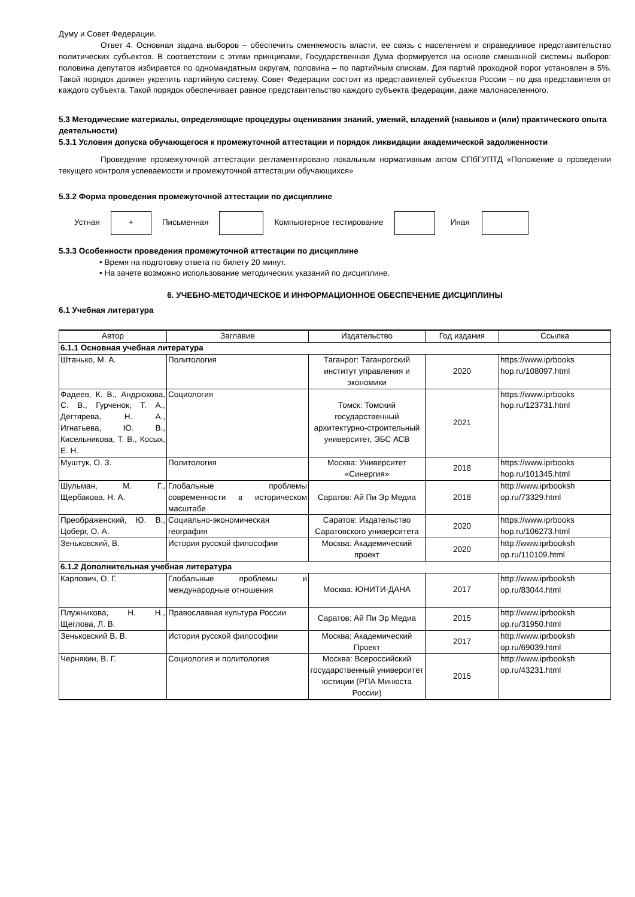Думу и Совет Федерации.
Ответ 4. Основная задача выборов – обеспечить сменяемость власти, ее связь с населением и справедливое представительство политических субъектов. В соответствии с этими принципами, Государственная Дума формируется на основе смешанной системы выборов: половина депутатов избирается по одномандатным округам, половина – по партийным спискам. Для партий проходной порог установлен в 5%. Такой порядок должен укрепить партийную систему. Совет Федерации состоит из представителей субъектов России – по два представителя от каждого субъекта. Такой порядок обеспечивает равное представительство каждого субъекта федерации, даже малонаселенного.
5.3 Методические материалы, определяющие процедуры оценивания знаний, умений, владений (навыков и (или) практического опыта деятельности)
5.3.1 Условия допуска обучающегося к промежуточной аттестации и порядок ликвидации академической задолженности
Проведение промежуточной аттестации регламентировано локальным нормативным актом СПбГУПТД «Положение о проведении текущего контроля успеваемости и промежуточной аттестации обучающихся»
5.3.2 Форма проведения промежуточной аттестации по дисциплине
Устная
+
Письменная Компьютерное тестирование Иная
5.3.3 Особенности проведения промежуточной аттестации по дисциплине
• Время на подготовку ответа по билету 20 минут.
• На зачете возможно использование методических указаний по дисциплине.
6. УЧЕБНО-МЕТОДИЧЕСКОЕ И ИНФОРМАЦИОННОЕ ОБЕСПЕЧЕНИЕ ДИСЦИПЛИНЫ
6.1 Учебная литература
| Автор | Заглавие | Издательство | Год издания | Ссылка |
| --- | --- | --- | --- | --- |
| 6.1.1 Основная учебная литература | | | | |
| Штанько, М. А. | Политология | Таганрог: Таганрогский институт управления и экономики | 2020 | https://www.iprbooks hop.ru/108097.html |
| Фадеев, К. В., Андрюкова, С. В., Гурченок, Т. А., Дегтярева, Н. А., Игнатьева, Ю. В., Кисельникова, Т. В., Косых, Е. Н. | Социология | Томск: Томский государственный архитектурно-строительный университет, ЭБС АСВ | 2021 | https://www.iprbooks hop.ru/123731.html |
| Муштук, О. З. | Политология | Москва: Университет «Синергия» | 2018 | https://www.iprbooks hop.ru/101345.html |
| Шульман, М. Г., Щербакова, Н. А. | Глобальные проблемы современности в историческом масштабе | Саратов: Ай Пи Эр Медиа | 2018 | http://www.iprbooksh op.ru/73329.html |
| Преображенский, Ю. В., Цоберг, О. А. | Социально-экономическая география | Саратов: Издательство Саратовского университета | 2020 | https://www.iprbooks hop.ru/106273.html |
| Зеньковский, В. | История русской философии | Москва: Академический проект | 2020 | http://www.iprbooksh op.ru/110109.html |
| 6.1.2 Дополнительная учебная литература | | | | |
| Карпович, О. Г. | Глобальные проблемы и международные отношения | Москва: ЮНИТИ-ДАНА | 2017 | http://www.iprbooksh op.ru/83044.html |
| Плужникова, Н. Н., Щеглова, Л. В. | Православная культура России | Саратов: Ай Пи Эр Медиа | 2015 | http://www.iprbooksh op.ru/31950.html |
| Зеньковский В. В. | История русской философии | Москва: Академический Проект | 2017 | http://www.iprbooksh op.ru/69039.html |
| Чернякин, В. Г. | Социология и политология | Москва: Всероссийский государственный университет юстиции (РПА Минюста России) | 2015 | http://www.iprbooksh op.ru/43231.html |